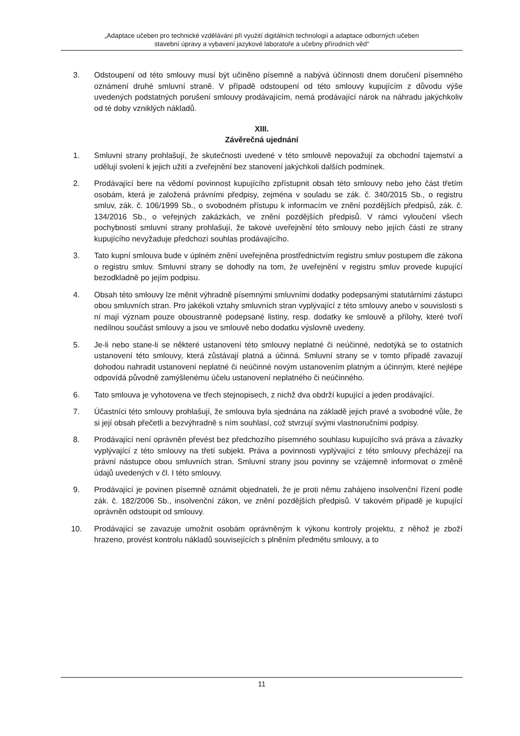„Adaptace učeben pro technické vzdělávání při využití digitálních technologií a adaptace odborných učeben
stavební úpravy a vybavení jazykové laboratoře a učebny přírodních věd“
3. Odstoupení od této smlouvy musí být učiněno písemně a nabývá účinnosti dnem doručení písemného oznámení druhé smluvní straně. V případě odstoupení od této smlouvy kupujícím z důvodu výše uvedených podstatných porušení smlouvy prodávajícím, nemá prodávající nárok na náhradu jakýchkoliv od té doby vzniklých nákladů.
XIII.
Závěrečná ujednání
1. Smluvní strany prohlašují, že skutečnosti uvedené v této smlouvě nepovažují za obchodní tajemství a udělují svolení k jejich užití a zveřejnění bez stanovení jakýchkoli dalších podmínek.
2. Prodávající bere na vědomí povinnost kupujícího zpřístupnit obsah této smlouvy nebo jeho část třetím osobám, která je založená právními předpisy, zejména v souladu se zák. č. 340/2015 Sb., o registru smluv, zák. č. 106/1999 Sb., o svobodném přístupu k informacím ve znění pozdějších předpisů, zák. č. 134/2016 Sb., o veřejných zakázkách, ve znění pozdějších předpisů. V rámci vyloučení všech pochybností smluvní strany prohlašují, že takové uveřejnění této smlouvy nebo jejích částí ze strany kupujícího nevyžaduje předchozí souhlas prodávajícího.
3. Tato kupní smlouva bude v úplném znění uveřejněna prostřednictvím registru smluv postupem dle zákona o registru smluv. Smluvní strany se dohodly na tom, že uveřejnění v registru smluv provede kupující bezodkladně po jejím podpisu.
4. Obsah této smlouvy lze měnit výhradně písemnými smluvními dodatky podepsanými statutárními zástupci obou smluvních stran. Pro jakékoli vztahy smluvních stran vyplývající z této smlouvy anebo v souvislosti s ní mají význam pouze oboustranně podepsané listiny, resp. dodatky ke smlouvě a přílohy, které tvoří nedílnou součást smlouvy a jsou ve smlouvě nebo dodatku výslovně uvedeny.
5. Je-li nebo stane-li se některé ustanovení této smlouvy neplatné či neúčinné, nedotýká se to ostatních ustanovení této smlouvy, která zůstávají platná a účinná. Smluvní strany se v tomto případě zavazují dohodou nahradit ustanovení neplatné či neúčinné novým ustanovením platným a účinným, které nejlépe odpovídá původně zamýšlenému účelu ustanovení neplatného či neúčinného.
6. Tato smlouva je vyhotovena ve třech stejnopisech, z nichž dva obdrží kupující a jeden prodávající.
7. Účastníci této smlouvy prohlašují, že smlouva byla sjednána na základě jejich pravé a svobodné vůle, že si její obsah přečetli a bezvýhradně s ním souhlasí, což stvrzují svými vlastnoručními podpisy.
8. Prodávající není oprávněn převést bez předchozího písemného souhlasu kupujícího svá práva a závazky vyplývající z této smlouvy na třetí subjekt. Práva a povinnosti vyplývající z této smlouvy přecházejí na právní nástupce obou smluvních stran. Smluvní strany jsou povinny se vzájemně informovat o změně údajů uvedených v čl. I této smlouvy.
9. Prodávající je povinen písemně oznámit objednateli, že je proti němu zahájeno insolvenční řízení podle zák. č. 182/2006 Sb., insolvenční zákon, ve znění pozdějších předpisů. V takovém případě je kupující oprávněn odstoupit od smlouvy.
10. Prodávající se zavazuje umožnit osobám oprávněným k výkonu kontroly projektu, z něhož je zboží hrazeno, provést kontrolu nákladů souvisejících s plněním předmětu smlouvy, a to
11